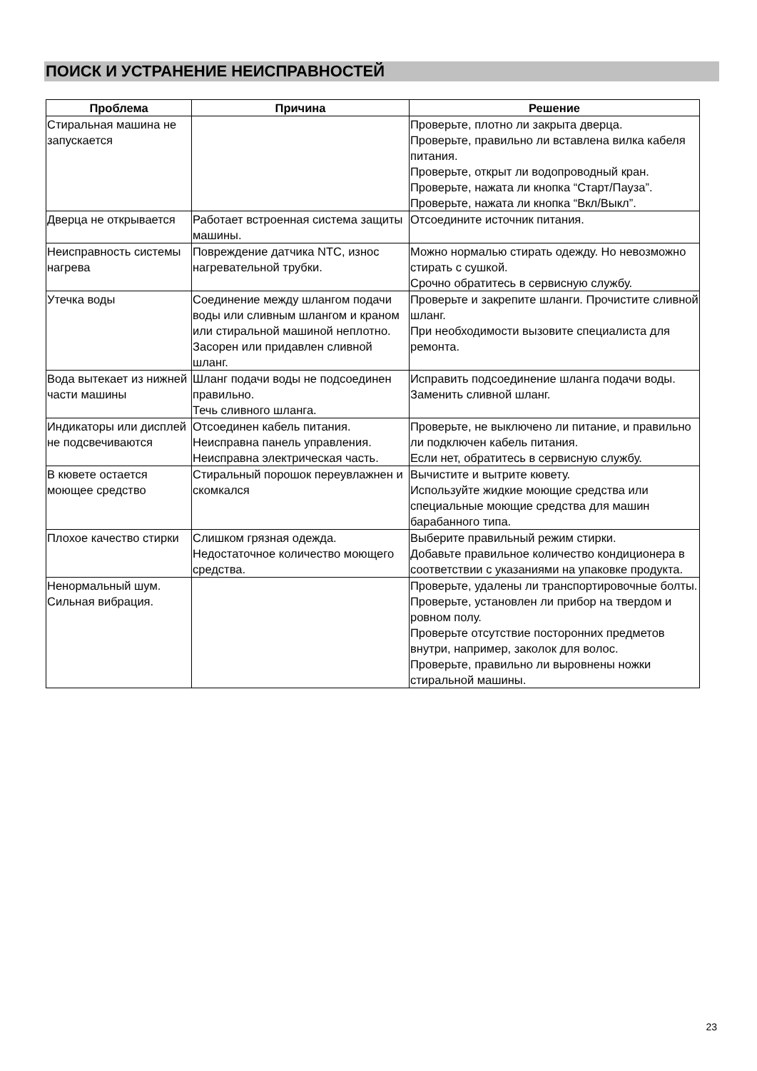ПОИСК И УСТРАНЕНИЕ НЕИСПРАВНОСТЕЙ
| Проблема | Причина | Решение |
| --- | --- | --- |
| Стиральная машина не запускается | | Проверьте, плотно ли закрыта дверца. Проверьте, правильно ли вставлена вилка кабеля питания. Проверьте, открыт ли водопроводный кран. Проверьте, нажата ли кнопка “Старт/Пауза”. Проверьте, нажата ли кнопка “Вкл/Выкл”. |
| Дверца не открывается | Работает встроенная система защиты машины. | Отсоедините источник питания. |
| Неисправность системы нагрева | Повреждение датчика NTC, износ нагревательной трубки. | Можно нормалью стирать одежду. Но невозможно стирать с сушкой. Срочно обратитесь в сервисную службу. |
| Утечка воды | Соединение между шлангом подачи воды или сливным шлангом и краном или стиральной машиной неплотно. Засорен или придавлен сливной шланг. | Проверьте и закрепите шланги. Прочистите сливной шланг. При необходимости вызовите специалиста для ремонта. |
| Вода вытекает из нижней части машины | Шланг подачи воды не подсоединен правильно. Течь сливного шланга. | Исправить подсоединение шланга подачи воды. Заменить сливной шланг. |
| Индикаторы или дисплей не подсвечиваются | Отсоединен кабель питания. Неисправна панель управления. Неисправна электрическая часть. | Проверьте, не выключено ли питание, и правильно ли подключен кабель питания. Если нет, обратитесь в сервисную службу. |
| В кювете остается моющее средство | Стиральный порошок переувлажнен и скомкался | Вычистите и вытрите кювету. Используйте жидкие моющие средства или специальные моющие средства для машин барабанного типа. |
| Плохое качество стирки | Слишком грязная одежда. Недостаточное количество моющего средства. | Выберите правильный режим стирки. Добавьте правильное количество кондиционера в соответствии с указаниями на упаковке продукта. |
| Ненормальный шум. Сильная вибрация. | | Проверьте, удалены ли транспортировочные болты. Проверьте, установлен ли прибор на твердом и ровном полу. Проверьте отсутствие посторонних предметов внутри, например, заколок для волос. Проверьте, правильно ли выровнены ножки стиральной машины. |
23